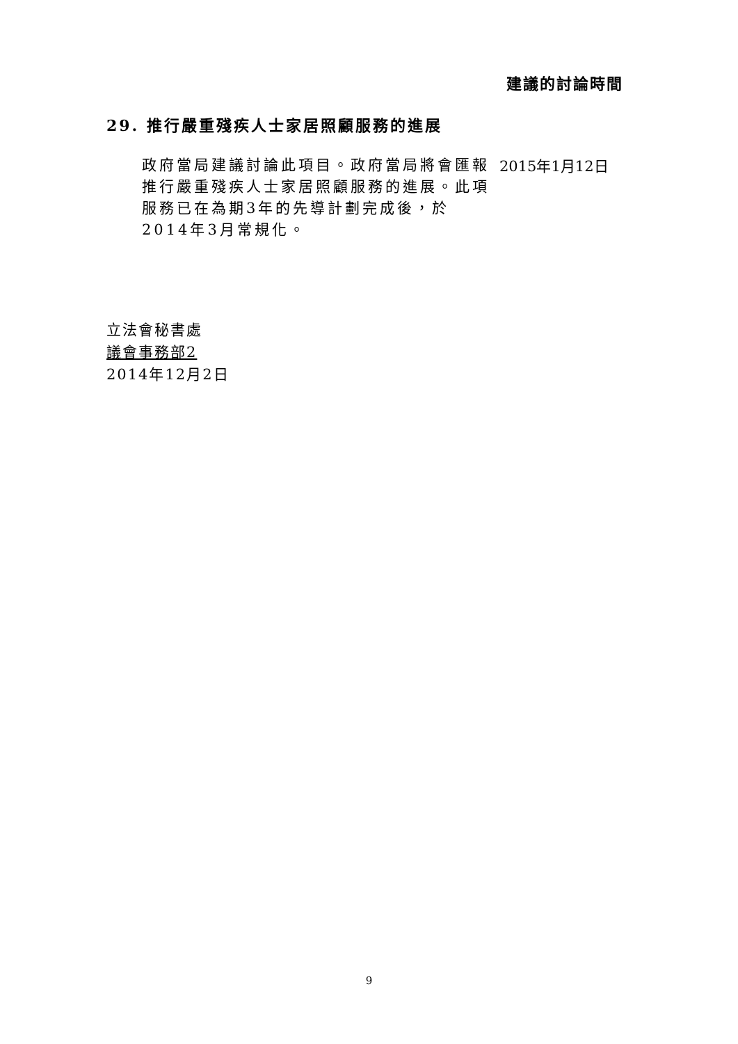建議的討論時間
29. 推行嚴重殘疾人士家居照顧服務的進展
政府當局建議討論此項目。政府當局將會匯報推行嚴重殘疾人士家居照顧服務的進展。此項服務已在為期3年的先導計劃完成後，於2014年3月常規化。
2015年1月12日
立法會秘書處
議會事務部2
2014年12月2日
9